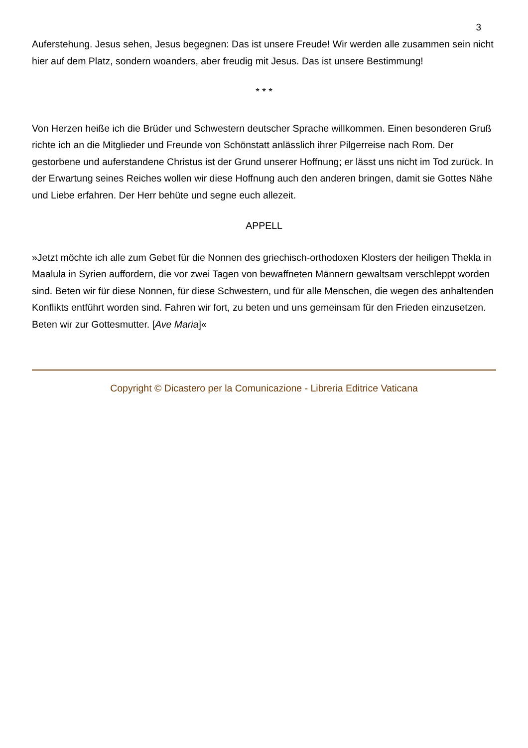3
Auferstehung. Jesus sehen, Jesus begegnen: Das ist unsere Freude! Wir werden alle zusammen sein nicht hier auf dem Platz, sondern woanders, aber freudig mit Jesus. Das ist unsere Bestimmung!
* * *
Von Herzen heiße ich die Brüder und Schwestern deutscher Sprache willkommen. Einen besonderen Gruß richte ich an die Mitglieder und Freunde von Schönstatt anlässlich ihrer Pilgerreise nach Rom. Der gestorbene und auferstandene Christus ist der Grund unserer Hoffnung; er lässt uns nicht im Tod zurück. In der Erwartung seines Reiches wollen wir diese Hoffnung auch den anderen bringen, damit sie Gottes Nähe und Liebe erfahren. Der Herr behüte und segne euch allezeit.
APPELL
»Jetzt möchte ich alle zum Gebet für die Nonnen des griechisch-orthodoxen Klosters der heiligen Thekla in Maalula in Syrien auffordern, die vor zwei Tagen von bewaffneten Männern gewaltsam verschleppt worden sind. Beten wir für diese Nonnen, für diese Schwestern, und für alle Menschen, die wegen des anhaltenden Konflikts entführt worden sind. Fahren wir fort, zu beten und uns gemeinsam für den Frieden einzusetzen. Beten wir zur Gottesmutter. [Ave Maria]«
Copyright © Dicastero per la Comunicazione - Libreria Editrice Vaticana